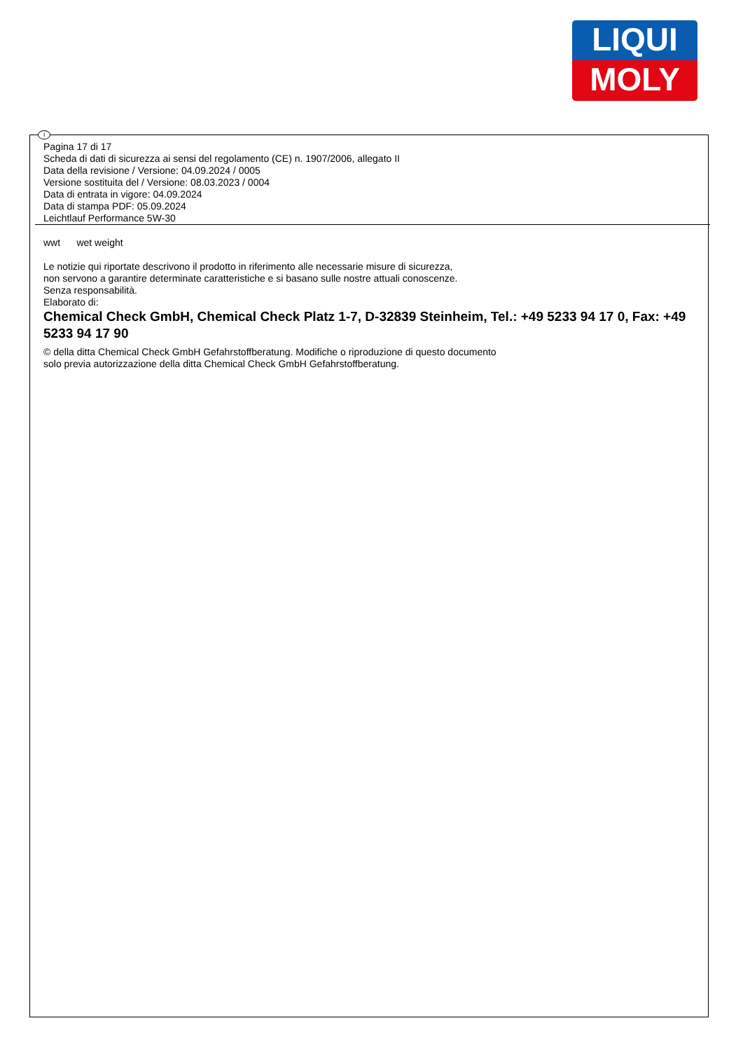LIQUI
MOLY
I
Pagina 17 di 17
Scheda di dati di sicurezza ai sensi del regolamento (CE) n. 1907/2006, allegato II
Data della revisione / Versione: 04.09.2024 / 0005
Versione sostituita del / Versione: 08.03.2023 / 0004
Data di entrata in vigore: 04.09.2024
Data di stampa PDF: 05.09.2024
Leichtlauf Performance 5W-30
wwt wet weight
Le notizie qui riportate descrivono il prodotto in riferimento alle necessarie misure di sicurezza,
non servono a garantire determinate caratteristiche e si basano sulle nostre attuali conoscenze.
Senza responsabilità.
Elaborato di:
Chemical Check GmbH, Chemical Check Platz 1-7, D-32839 Steinheim, Tel.: +49 5233 94 17 0, Fax: +49 5233 94 17 90
© della ditta Chemical Check GmbH Gefahrstoffberatung. Modifiche o riproduzione di questo documento
solo previa autorizzazione della ditta Chemical Check GmbH Gefahrstoffberatung.